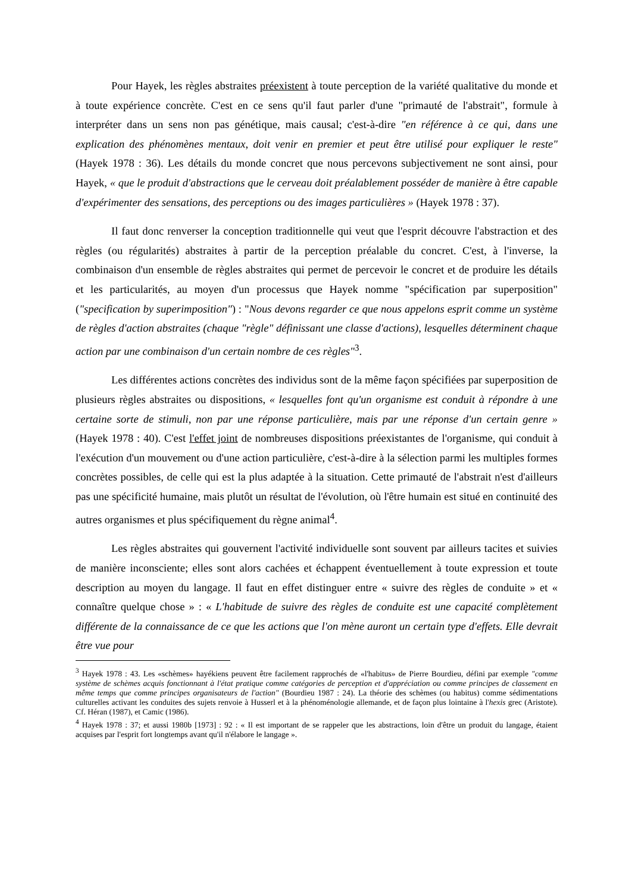Pour Hayek, les règles abstraites préexistent à toute perception de la variété qualitative du monde et à toute expérience concrète. C'est en ce sens qu'il faut parler d'une "primauté de l'abstrait", formule à interpréter dans un sens non pas génétique, mais causal; c'est-à-dire "en référence à ce qui, dans une explication des phénomènes mentaux, doit venir en premier et peut être utilisé pour expliquer le reste" (Hayek 1978 : 36). Les détails du monde concret que nous percevons subjectivement ne sont ainsi, pour Hayek, « que le produit d'abstractions que le cerveau doit préalablement posséder de manière à être capable d'expérimenter des sensations, des perceptions ou des images particulières » (Hayek 1978 : 37).
Il faut donc renverser la conception traditionnelle qui veut que l'esprit découvre l'abstraction et des règles (ou régularités) abstraites à partir de la perception préalable du concret. C'est, à l'inverse, la combinaison d'un ensemble de règles abstraites qui permet de percevoir le concret et de produire les détails et les particularités, au moyen d'un processus que Hayek nomme "spécification par superposition" ("specification by superimposition") : "Nous devons regarder ce que nous appelons esprit comme un système de règles d'action abstraites (chaque "règle" définissant une classe d'actions), lesquelles déterminent chaque action par une combinaison d'un certain nombre de ces règles"<sup>3</sup>.
Les différentes actions concrètes des individus sont de la même façon spécifiées par superposition de plusieurs règles abstraites ou dispositions, « lesquelles font qu'un organisme est conduit à répondre à une certaine sorte de stimuli, non par une réponse particulière, mais par une réponse d'un certain genre » (Hayek 1978 : 40). C'est l'effet joint de nombreuses dispositions préexistantes de l'organisme, qui conduit à l'exécution d'un mouvement ou d'une action particulière, c'est-à-dire à la sélection parmi les multiples formes concrètes possibles, de celle qui est la plus adaptée à la situation. Cette primauté de l'abstrait n'est d'ailleurs pas une spécificité humaine, mais plutôt un résultat de l'évolution, où l'être humain est situé en continuité des autres organismes et plus spécifiquement du règne animal<sup>4</sup>.
Les règles abstraites qui gouvernent l'activité individuelle sont souvent par ailleurs tacites et suivies de manière inconsciente; elles sont alors cachées et échappent éventuellement à toute expression et toute description au moyen du langage. Il faut en effet distinguer entre « suivre des règles de conduite » et « connaître quelque chose » : « L'habitude de suivre des règles de conduite est une capacité complètement différente de la connaissance de ce que les actions que l'on mène auront un certain type d'effets. Elle devrait être vue pour
<sup>3</sup> Hayek 1978 : 43. Les «schèmes» hayékiens peuvent être facilement rapprochés de «l'habitus» de Pierre Bourdieu, défini par exemple "comme système de schèmes acquis fonctionnant à l'état pratique comme catégories de perception et d'appréciation ou comme principes de classement en même temps que comme principes organisateurs de l'action" (Bourdieu 1987 : 24). La théorie des schèmes (ou habitus) comme sédimentations culturelles activant les conduites des sujets renvoie à Husserl et à la phénoménologie allemande, et de façon plus lointaine à l'hexis grec (Aristote). Cf. Héran (1987), et Camic (1986).
<sup>4</sup> Hayek 1978 : 37; et aussi 1980b [1973] : 92 : « Il est important de se rappeler que les abstractions, loin d'être un produit du langage, étaient acquises par l'esprit fort longtemps avant qu'il n'élabore le langage ».